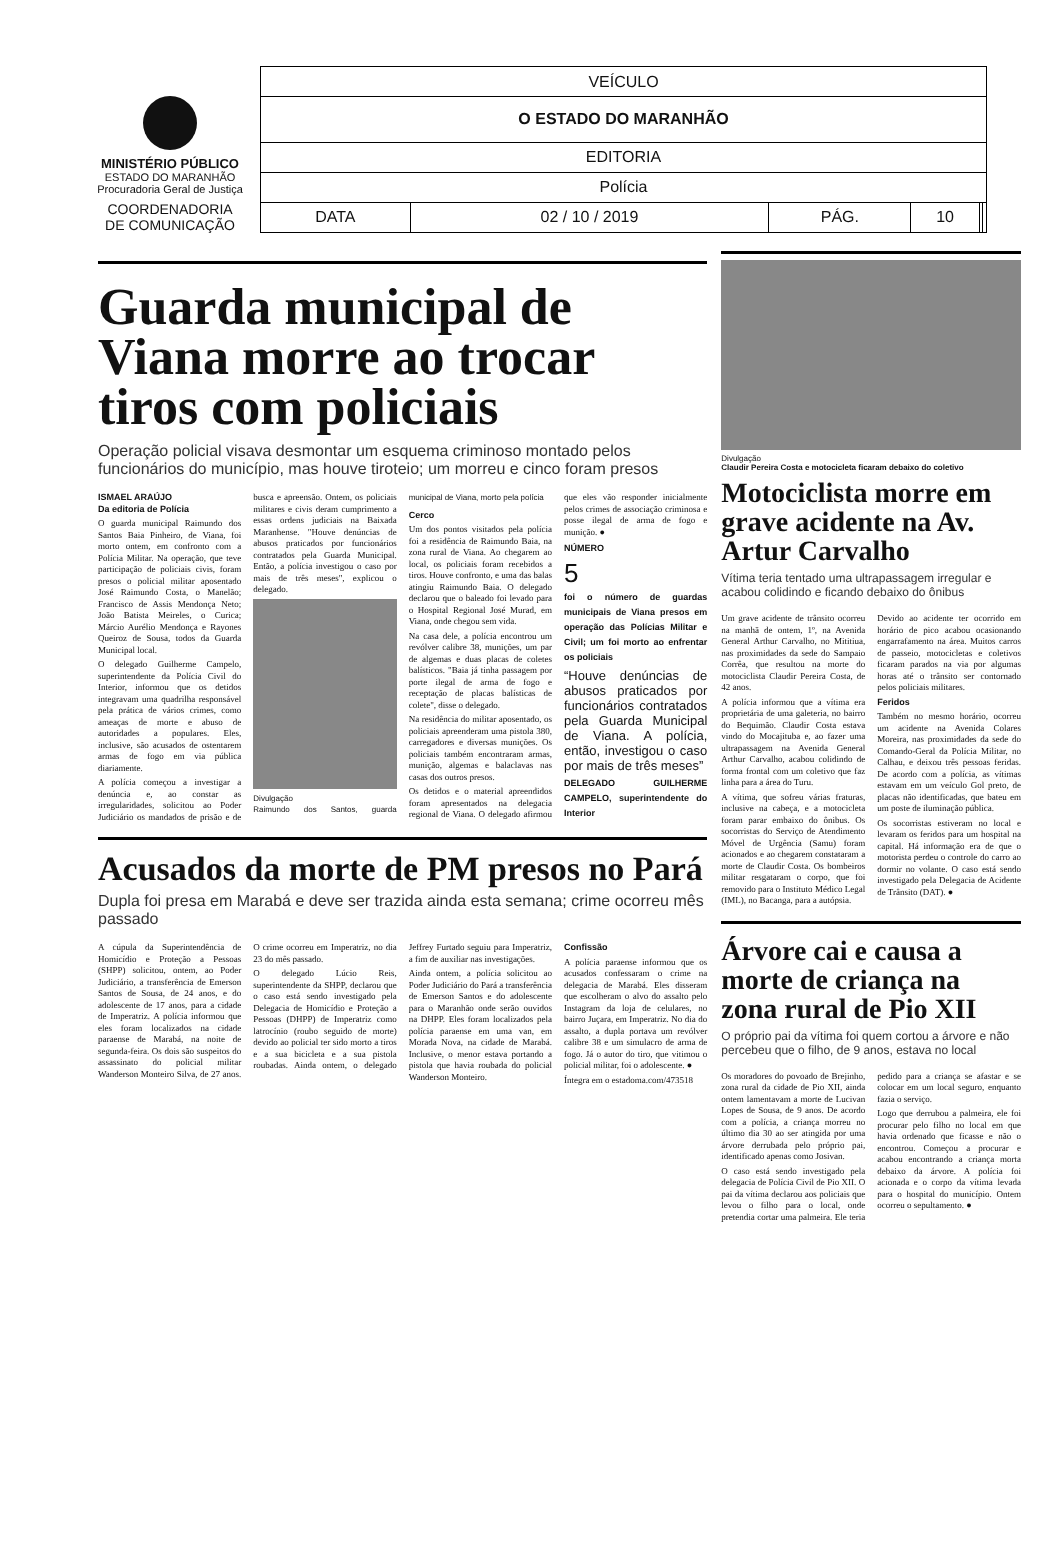MINISTÉRIO PÚBLICO
ESTADO DO MARANHÃO
Procuradoria Geral de Justiça
COORDENADORIA
DE COMUNICAÇÃO
| VEÍCULO | | | | | |
| O ESTADO DO MARANHÃO | | | | | |
| EDITORIA | | | | | |
| Polícia | | | | | |
| DATA | 02 / 10 / 2019 | PÁG. | 10 | | |
Guarda municipal de Viana morre ao trocar tiros com policiais
Operação policial visava desmontar um esquema criminoso montado pelos funcionários do município, mas houve tiroteio; um morreu e cinco foram presos
ISMAEL ARAÚJO
Da editoria de Polícia
O guarda municipal Raimundo dos Santos Baia Pinheiro, de Viana, foi morto ontem, em confronto com a Polícia Militar. Na operação, que teve participação de policiais civis, foram presos o policial militar aposentado José Raimundo Costa, o Manelão; Francisco de Assis Mendonça Neto; João Batista Meireles, o Curica; Márcio Aurélio Mendonça e Rayones Queiroz de Sousa, todos da Guarda Municipal local.
O delegado Guilherme Campelo, superintendente da Polícia Civil do Interior, informou que os detidos integravam uma quadrilha responsável pela prática de vários crimes, como ameaças de morte e abuso de autoridades a populares. Eles, inclusive, são acusados de ostentarem armas de fogo em via pública diariamente.
A polícia começou a investigar a denúncia e, ao constar as irregularidades, solicitou ao Poder Judiciário os mandados de prisão e de busca e apreensão. Ontem, os policiais militares e civis deram cumprimento a essas ordens judiciais na Baixada Maranhense. "Houve denúncias de abusos praticados por funcionários contratados pela Guarda Municipal. Então, a polícia investigou o caso por mais de três meses", explicou o delegado.
Divulgação
Raimundo dos Santos, guarda municipal de Viana, morto pela polícia
Cerco
Um dos pontos visitados pela polícia foi a residência de Raimundo Baia, na zona rural de Viana. Ao chegarem ao local, os policiais foram recebidos a tiros. Houve confronto, e uma das balas atingiu Raimundo Baia. O delegado declarou que o baleado foi levado para o Hospital Regional José Murad, em Viana, onde chegou sem vida.
Na casa dele, a polícia encontrou um revólver calibre 38, munições, um par de algemas e duas placas de coletes balísticos. "Baia já tinha passagem por porte ilegal de arma de fogo e receptação de placas balísticas de colete", disse o delegado.
Na residência do militar aposentado, os policiais apreenderam uma pistola 380, carregadores e diversas munições. Os policiais também encontraram armas, munição, algemas e balaclavas nas casas dos outros presos.
Os detidos e o material apreendidos foram apresentados na delegacia regional de Viana. O delegado afirmou que eles vão responder inicialmente pelos crimes de associação criminosa e posse ilegal de arma de fogo e munição. ●
NÚMERO
5
foi o número de guardas municipais de Viana presos em operação das Polícias Militar e Civil; um foi morto ao enfrentar os policiais
“Houve denúncias de abusos praticados por funcionários contratados pela Guarda Municipal de Viana. A polícia, então, investigou o caso por mais de três meses”
DELEGADO GUILHERME CAMPELO, superintendente do Interior
Acusados da morte de PM presos no Pará
Dupla foi presa em Marabá e deve ser trazida ainda esta semana; crime ocorreu mês passado
A cúpula da Superintendência de Homicídio e Proteção a Pessoas (SHPP) solicitou, ontem, ao Poder Judiciário, a transferência de Emerson Santos de Sousa, de 24 anos, e do adolescente de 17 anos, para a cidade de Imperatriz. A polícia informou que eles foram localizados na cidade paraense de Marabá, na noite de segunda-feira. Os dois são suspeitos do assassinato do policial militar Wanderson Monteiro Silva, de 27 anos. O crime ocorreu em Imperatriz, no dia 23 do mês passado.
O delegado Lúcio Reis, superintendente da SHPP, declarou que o caso está sendo investigado pela Delegacia de Homicídio e Proteção a Pessoas (DHPP) de Imperatriz como latrocínio (roubo seguido de morte) devido ao policial ter sido morto a tiros e a sua bicicleta e a sua pistola roubadas. Ainda ontem, o delegado Jeffrey Furtado seguiu para Imperatriz, a fim de auxiliar nas investigações.
Ainda ontem, a polícia solicitou ao Poder Judiciário do Pará a transferência de Emerson Santos e do adolescente para o Maranhão onde serão ouvidos na DHPP. Eles foram localizados pela polícia paraense em uma van, em Morada Nova, na cidade de Marabá. Inclusive, o menor estava portando a pistola que havia roubada do policial Wanderson Monteiro.
Confissão
A polícia paraense informou que os acusados confessaram o crime na delegacia de Marabá. Eles disseram que escolheram o alvo do assalto pelo Instagram da loja de celulares, no bairro Juçara, em Imperatriz. No dia do assalto, a dupla portava um revólver calibre 38 e um simulacro de arma de fogo. Já o autor do tiro, que vitimou o policial militar, foi o adolescente. ●
Íntegra em o estadoma.com/473518
Divulgação
Claudir Pereira Costa e motocicleta ficaram debaixo do coletivo
Motociclista morre em grave acidente na Av. Artur Carvalho
Vítima teria tentado uma ultrapassagem irregular e acabou colidindo e ficando debaixo do ônibus
Um grave acidente de trânsito ocorreu na manhã de ontem, 1º, na Avenida General Arthur Carvalho, no Mititiua, nas proximidades da sede do Sampaio Corrêa, que resultou na morte do motociclista Claudir Pereira Costa, de 42 anos.
A polícia informou que a vítima era proprietária de uma galeteria, no bairro do Bequimão. Claudir Costa estava vindo do Mocajituba e, ao fazer uma ultrapassagem na Avenida General Arthur Carvalho, acabou colidindo de forma frontal com um coletivo que faz linha para a área do Turu.
A vítima, que sofreu várias fraturas, inclusive na cabeça, e a motocicleta foram parar embaixo do ônibus. Os socorristas do Serviço de Atendimento Móvel de Urgência (Samu) foram acionados e ao chegarem constataram a morte de Claudir Costa. Os bombeiros militar resgataram o corpo, que foi removido para o Instituto Médico Legal (IML), no Bacanga, para a autópsia.
Devido ao acidente ter ocorrido em horário de pico acabou ocasionando engarrafamento na área. Muitos carros de passeio, motocicletas e coletivos ficaram parados na via por algumas horas até o trânsito ser contornado pelos policiais militares.
Feridos
Também no mesmo horário, ocorreu um acidente na Avenida Colares Moreira, nas proximidades da sede do Comando-Geral da Polícia Militar, no Calhau, e deixou três pessoas feridas. De acordo com a polícia, as vítimas estavam em um veículo Gol preto, de placas não identificadas, que bateu em um poste de iluminação pública.
Os socorristas estiveram no local e levaram os feridos para um hospital na capital. Há informação era de que o motorista perdeu o controle do carro ao dormir no volante. O caso está sendo investigado pela Delegacia de Acidente de Trânsito (DAT). ●
Árvore cai e causa a morte de criança na zona rural de Pio XII
O próprio pai da vítima foi quem cortou a árvore e não percebeu que o filho, de 9 anos, estava no local
Os moradores do povoado de Brejinho, zona rural da cidade de Pio XII, ainda ontem lamentavam a morte de Lucivan Lopes de Sousa, de 9 anos. De acordo com a polícia, a criança morreu no último dia 30 ao ser atingida por uma árvore derrubada pelo próprio pai, identificado apenas como Josivan.
O caso está sendo investigado pela delegacia de Polícia Civil de Pio XII. O pai da vítima declarou aos policiais que levou o filho para o local, onde pretendia cortar uma palmeira. Ele teria pedido para a criança se afastar e se colocar em um local seguro, enquanto fazia o serviço.
Logo que derrubou a palmeira, ele foi procurar pelo filho no local em que havia ordenado que ficasse e não o encontrou. Começou a procurar e acabou encontrando a criança morta debaixo da árvore. A polícia foi acionada e o corpo da vítima levada para o hospital do município. Ontem ocorreu o sepultamento. ●